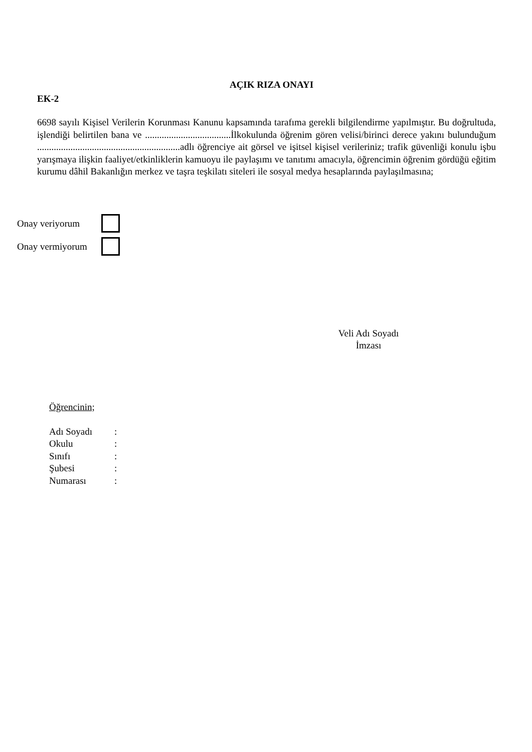AÇIK RIZA ONAYI
EK-2
6698 sayılı Kişisel Verilerin Korunması Kanunu kapsamında tarafıma gerekli bilgilendirme yapılmıştır. Bu doğrultuda, işlendiği belirtilen bana ve ....................................İlkokulunda öğrenim gören velisi/birinci derece yakını bulunduğum ............................................................adlı öğrenciye ait görsel ve işitsel kişisel verileriniz; trafik güvenliği konulu işbu yarışmaya ilişkin faaliyet/etkinliklerin kamuoyu ile paylaşımı ve tanıtımı amacıyla, öğrencimin öğrenim gördüğü eğitim kurumu dâhil Bakanlığın merkez ve taşra teşkilatı siteleri ile sosyal medya hesaplarında paylaşılmasına;
Onay veriyorum
Onay vermiyorum
Veli Adı Soyadı
İmzası
Öğrencinin;
Adı Soyadı:
Okulu:
Sınıfı:
Şubesi:
Numarası: